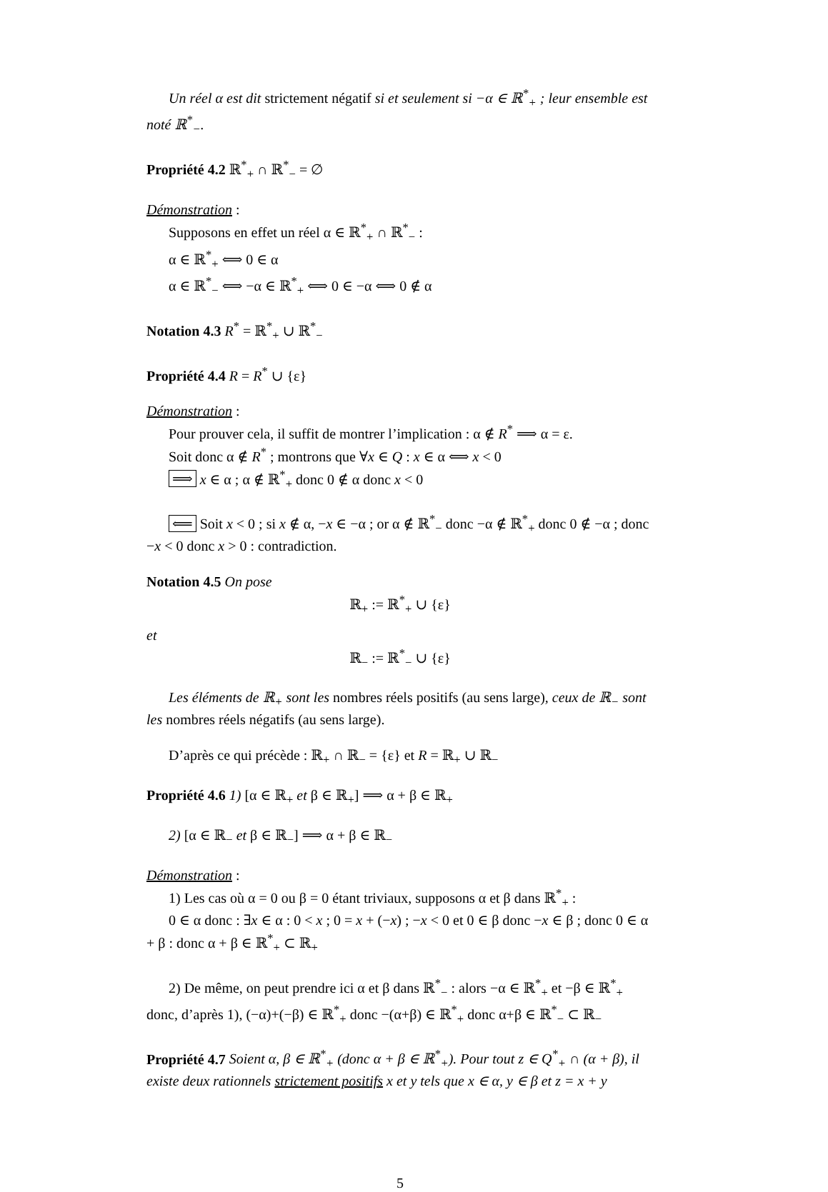Un réel α est dit strictement négatif si et seulement si −α ∈ ℝ<sup>*</sup><sub>+</sub> ; leur ensemble est noté ℝ<sup>*</sup><sub>−</sub>.
Propriété 4.2 ℝ<sup>*</sup><sub>+</sub> ∩ ℝ<sup>*</sup><sub>−</sub> = ∅
Démonstration :
Supposons en effet un réel α ∈ ℝ<sup>*</sup><sub>+</sub> ∩ ℝ<sup>*</sup><sub>−</sub> :
α ∈ ℝ<sup>*</sup><sub>+</sub> ⟺ 0 ∈ α
α ∈ ℝ<sup>*</sup><sub>−</sub> ⟺ −α ∈ ℝ<sup>*</sup><sub>+</sub> ⟺ 0 ∈ −α ⟺ 0 ∉ α
Notation 4.3 R<sup>*</sup> = ℝ<sup>*</sup><sub>+</sub> ∪ ℝ<sup>*</sup><sub>−</sub>
Propriété 4.4 R = R<sup>*</sup> ∪ {ε}
Démonstration :
Pour prouver cela, il suffit de montrer l’implication : α ∉ R<sup>*</sup> ⟹ α = ε.
Soit donc α ∉ R<sup>*</sup> ; montrons que ∀x ∈ Q : x ∈ α ⟺ x < 0
⟹ x ∈ α ; α ∉ ℝ<sup>*</sup><sub>+</sub> donc 0 ∉ α donc x < 0
⟸ Soit x < 0 ; si x ∉ α, −x ∈ −α ; or α ∉ ℝ<sup>*</sup><sub>−</sub> donc −α ∉ ℝ<sup>*</sup><sub>+</sub> donc 0 ∉ −α ; donc −x < 0 donc x > 0 : contradiction.
Notation 4.5 On pose
ℝ<sub>+</sub> := ℝ<sup>*</sup><sub>+</sub> ∪ {ε}
et
ℝ<sub>−</sub> := ℝ<sup>*</sup><sub>−</sub> ∪ {ε}
Les éléments de ℝ<sub>+</sub> sont les nombres réels positifs (au sens large), ceux de ℝ<sub>−</sub> sont les nombres réels négatifs (au sens large).
D’après ce qui précède : ℝ<sub>+</sub> ∩ ℝ<sub>−</sub> = {ε} et R = ℝ<sub>+</sub> ∪ ℝ<sub>−</sub>
Propriété 4.6 1) [α ∈ ℝ<sub>+</sub> et β ∈ ℝ<sub>+</sub>] ⟹ α + β ∈ ℝ<sub>+</sub>
2) [α ∈ ℝ<sub>−</sub> et β ∈ ℝ<sub>−</sub>] ⟹ α + β ∈ ℝ<sub>−</sub>
Démonstration :
1) Les cas où α = 0 ou β = 0 étant triviaux, supposons α et β dans ℝ<sup>*</sup><sub>+</sub> :
0 ∈ α donc : ∃x ∈ α : 0 < x ; 0 = x + (−x) ; −x < 0 et 0 ∈ β donc −x ∈ β ; donc 0 ∈ α + β : donc α + β ∈ ℝ<sup>*</sup><sub>+</sub> ⊂ ℝ<sub>+</sub>
2) De même, on peut prendre ici α et β dans ℝ<sup>*</sup><sub>−</sub> : alors −α ∈ ℝ<sup>*</sup><sub>+</sub> et −β ∈ ℝ<sup>*</sup><sub>+</sub> donc, d’après 1), (−α)+(−β) ∈ ℝ<sup>*</sup><sub>+</sub> donc −(α+β) ∈ ℝ<sup>*</sup><sub>+</sub> donc α+β ∈ ℝ<sup>*</sup><sub>−</sub> ⊂ ℝ<sub>−</sub>
Propriété 4.7 Soient α, β ∈ ℝ<sup>*</sup><sub>+</sub> (donc α + β ∈ ℝ<sup>*</sup><sub>+</sub>). Pour tout z ∈ Q<sup>*</sup><sub>+</sub> ∩ (α + β), il existe deux rationnels strictement positifs x et y tels que x ∈ α, y ∈ β et z = x + y
5